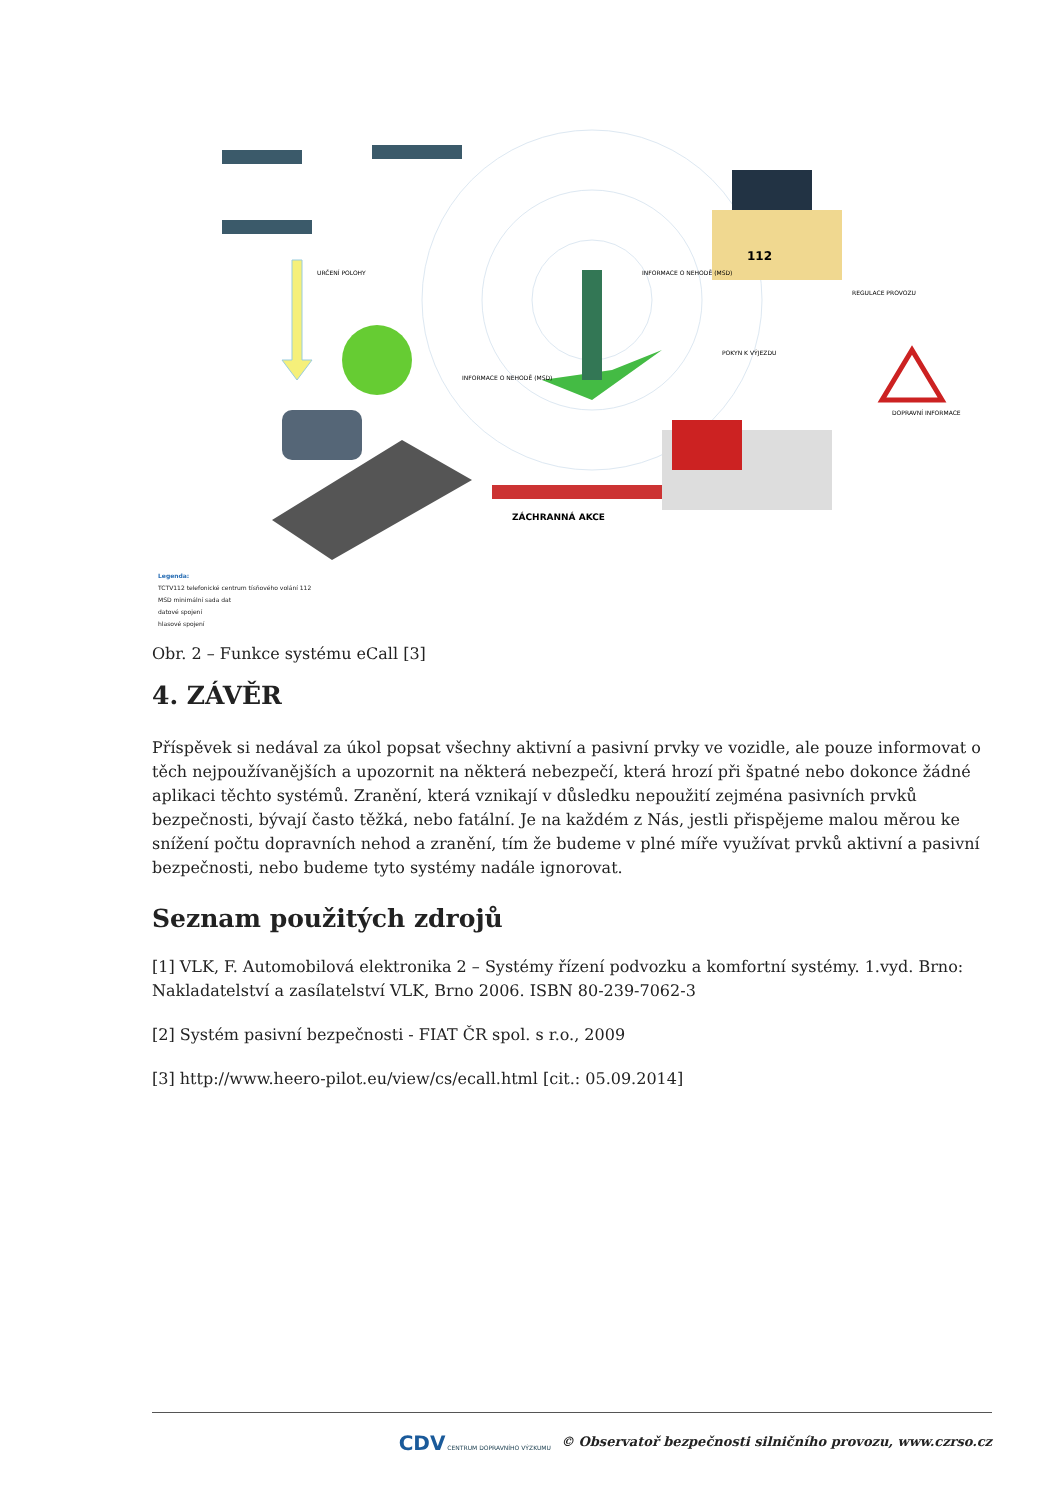ZÁCHRANNÁ AKCE
URČENÍ POLOHY
INFORMACE O NEHODĚ (MSD)
INFORMACE O NEHODĚ (MSD)
POKYN K VÝJEZDU
REGULACE PROVOZU
DOPRAVNÍ INFORMACE
112
Legenda:
TCTV112 telefonické centrum tísňového volání 112
MSD minimální sada dat
datové spojení
hlasové spojení
Obr. 2 – Funkce systému eCall [3]
4. ZÁVĚR
Příspěvek si nedával za úkol popsat všechny aktivní a pasivní prvky ve vozidle, ale pouze informovat o těch nejpoužívanějších a upozornit na některá nebezpečí, která hrozí při špatné nebo dokonce žádné aplikaci těchto systémů. Zranění, která vznikají v důsledku nepoužití zejména pasivních prvků bezpečnosti, bývají často těžká, nebo fatální. Je na každém z Nás, jestli přispějeme malou měrou ke snížení počtu dopravních nehod a zranění, tím že budeme v plné míře využívat prvků aktivní a pasivní bezpečnosti, nebo budeme tyto systémy nadále ignorovat.
Seznam použitých zdrojů
[1] VLK, F. Automobilová elektronika 2 – Systémy řízení podvozku a komfortní systémy. 1.vyd. Brno: Nakladatelství a zasílatelství VLK, Brno 2006. ISBN 80-239-7062-3
[2] Systém pasivní bezpečnosti - FIAT ČR spol. s r.o., 2009
[3] http://www.heero-pilot.eu/view/cs/ecall.html [cit.: 05.09.2014]
CDV CENTRUM DOPRAVNÍHO VÝZKUMU © Observatoř bezpečnosti silničního provozu, www.czrso.cz